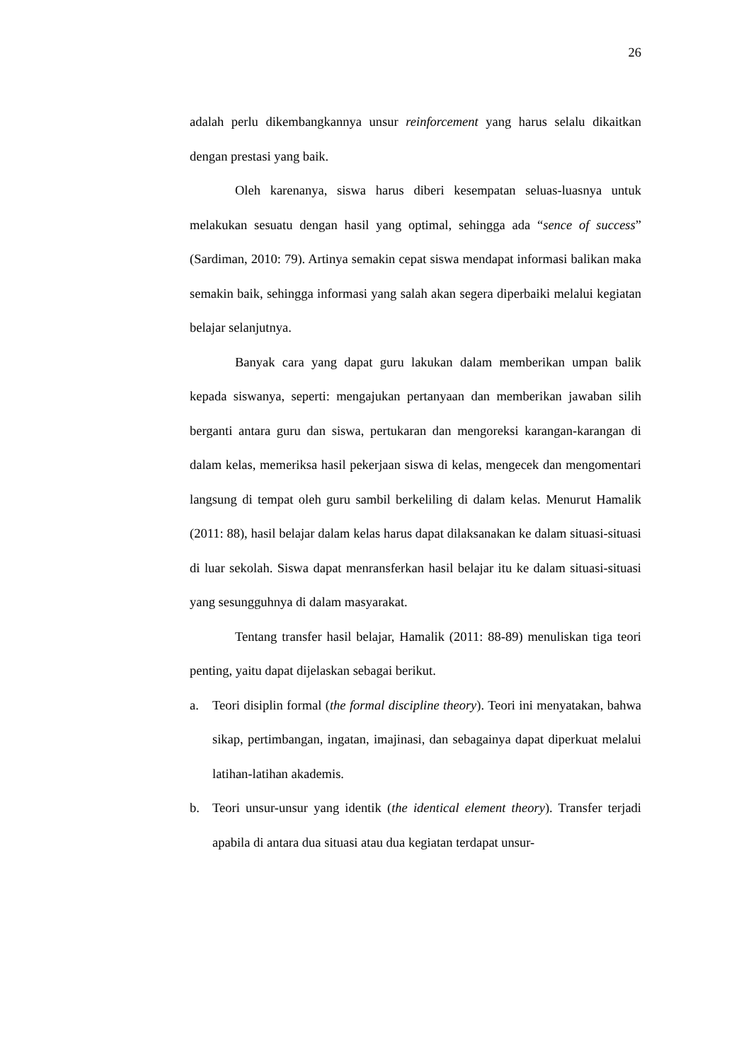26
adalah perlu dikembangkannya unsur reinforcement yang harus selalu dikaitkan dengan prestasi yang baik.
Oleh karenanya, siswa harus diberi kesempatan seluas-luasnya untuk melakukan sesuatu dengan hasil yang optimal, sehingga ada “sence of success” (Sardiman, 2010: 79). Artinya semakin cepat siswa mendapat informasi balikan maka semakin baik, sehingga informasi yang salah akan segera diperbaiki melalui kegiatan belajar selanjutnya.
Banyak cara yang dapat guru lakukan dalam memberikan umpan balik kepada siswanya, seperti: mengajukan pertanyaan dan memberikan jawaban silih berganti antara guru dan siswa, pertukaran dan mengoreksi karangan-karangan di dalam kelas, memeriksa hasil pekerjaan siswa di kelas, mengecek dan mengomentari langsung di tempat oleh guru sambil berkeliling di dalam kelas. Menurut Hamalik (2011: 88), hasil belajar dalam kelas harus dapat dilaksanakan ke dalam situasi-situasi di luar sekolah. Siswa dapat menransferkan hasil belajar itu ke dalam situasi-situasi yang sesungguhnya di dalam masyarakat.
Tentang transfer hasil belajar, Hamalik (2011: 88-89) menuliskan tiga teori penting, yaitu dapat dijelaskan sebagai berikut.
a. Teori disiplin formal (the formal discipline theory). Teori ini menyatakan, bahwa sikap, pertimbangan, ingatan, imajinasi, dan sebagainya dapat diperkuat melalui latihan-latihan akademis.
b. Teori unsur-unsur yang identik (the identical element theory). Transfer terjadi apabila di antara dua situasi atau dua kegiatan terdapat unsur-